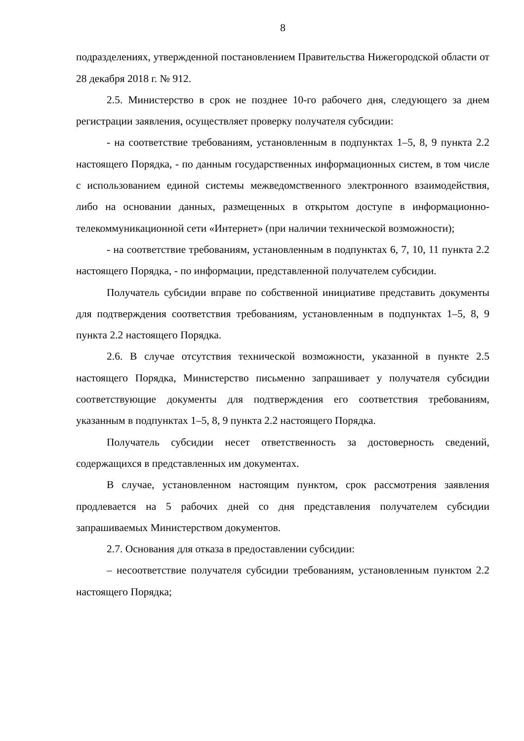8
подразделениях, утвержденной постановлением Правительства Нижегородской области от 28 декабря 2018 г. № 912.
2.5. Министерство в срок не позднее 10-го рабочего дня, следующего за днем регистрации заявления, осуществляет проверку получателя субсидии:
- на соответствие требованиям, установленным в подпунктах 1–5, 8, 9 пункта 2.2 настоящего Порядка, - по данным государственных информационных систем, в том числе с использованием единой системы межведомственного электронного взаимодействия, либо на основании данных, размещенных в открытом доступе в информационно-телекоммуникационной сети «Интернет» (при наличии технической возможности);
- на соответствие требованиям, установленным в подпунктах 6, 7, 10, 11 пункта 2.2 настоящего Порядка, - по информации, представленной получателем субсидии.
Получатель субсидии вправе по собственной инициативе представить документы для подтверждения соответствия требованиям, установленным в подпунктах 1–5, 8, 9 пункта 2.2 настоящего Порядка.
2.6. В случае отсутствия технической возможности, указанной в пункте 2.5 настоящего Порядка, Министерство письменно запрашивает у получателя субсидии соответствующие документы для подтверждения его соответствия требованиям, указанным в подпунктах 1–5, 8, 9 пункта 2.2 настоящего Порядка.
Получатель субсидии несет ответственность за достоверность сведений, содержащихся в представленных им документах.
В случае, установленном настоящим пунктом, срок рассмотрения заявления продлевается на 5 рабочих дней со дня представления получателем субсидии запрашиваемых Министерством документов.
2.7. Основания для отказа в предоставлении субсидии:
– несоответствие получателя субсидии требованиям, установленным пунктом 2.2 настоящего Порядка;